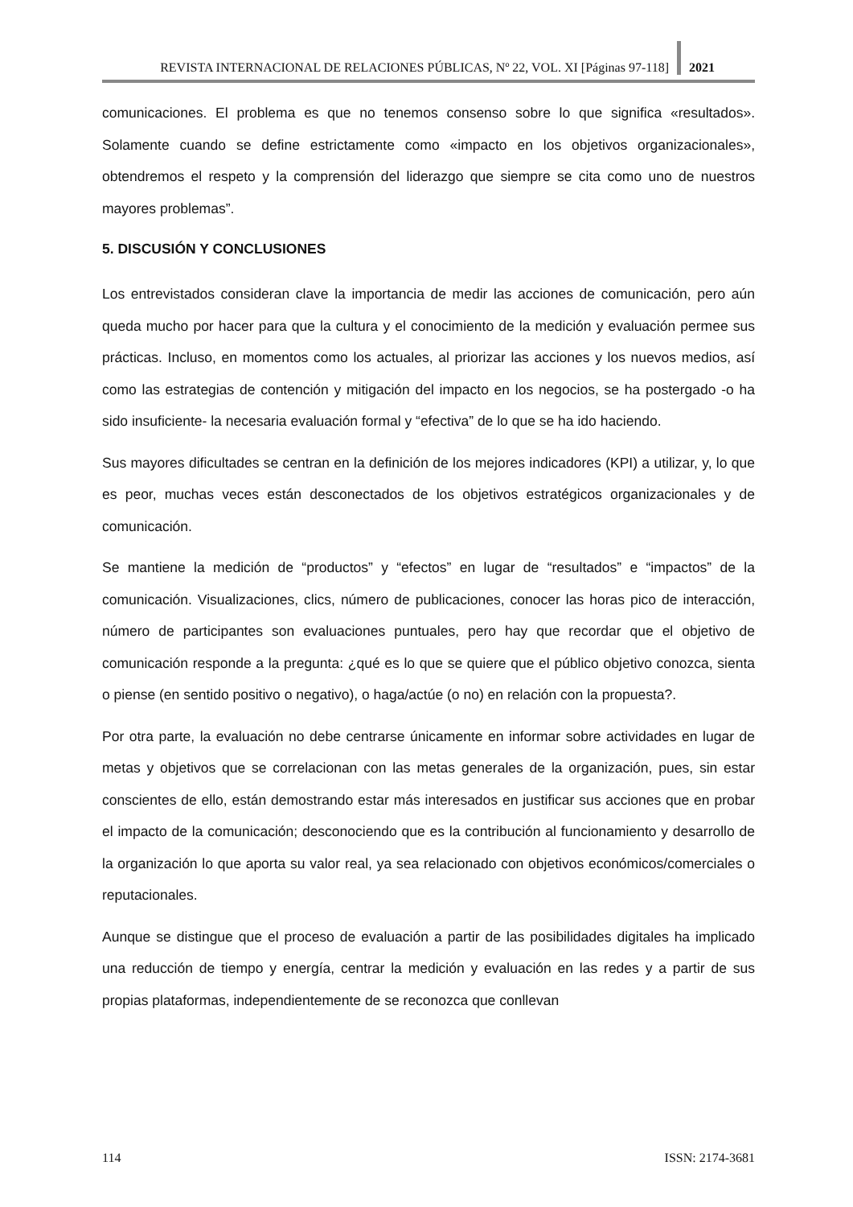REVISTA INTERNACIONAL DE RELACIONES PÚBLICAS, Nº 22, VOL. XI [Páginas 97-118] 2021
comunicaciones. El problema es que no tenemos consenso sobre lo que significa «resultados». Solamente cuando se define estrictamente como «impacto en los objetivos organizacionales», obtendremos el respeto y la comprensión del liderazgo que siempre se cita como uno de nuestros mayores problemas”.
5. DISCUSIÓN Y CONCLUSIONES
Los entrevistados consideran clave la importancia de medir las acciones de comunicación, pero aún queda mucho por hacer para que la cultura y el conocimiento de la medición y evaluación permee sus prácticas. Incluso, en momentos como los actuales, al priorizar las acciones y los nuevos medios, así como las estrategias de contención y mitigación del impacto en los negocios, se ha postergado -o ha sido insuficiente- la necesaria evaluación formal y “efectiva” de lo que se ha ido haciendo.
Sus mayores dificultades se centran en la definición de los mejores indicadores (KPI) a utilizar, y, lo que es peor, muchas veces están desconectados de los objetivos estratégicos organizacionales y de comunicación.
Se mantiene la medición de “productos” y “efectos” en lugar de “resultados” e “impactos” de la comunicación. Visualizaciones, clics, número de publicaciones, conocer las horas pico de interacción, número de participantes son evaluaciones puntuales, pero hay que recordar que el objetivo de comunicación responde a la pregunta: ¿qué es lo que se quiere que el público objetivo conozca, sienta o piense (en sentido positivo o negativo), o haga/actúe (o no) en relación con la propuesta?.
Por otra parte, la evaluación no debe centrarse únicamente en informar sobre actividades en lugar de metas y objetivos que se correlacionan con las metas generales de la organización, pues, sin estar conscientes de ello, están demostrando estar más interesados en justificar sus acciones que en probar el impacto de la comunicación; desconociendo que es la contribución al funcionamiento y desarrollo de la organización lo que aporta su valor real, ya sea relacionado con objetivos económicos/comerciales o reputacionales.
Aunque se distingue que el proceso de evaluación a partir de las posibilidades digitales ha implicado una reducción de tiempo y energía, centrar la medición y evaluación en las redes y a partir de sus propias plataformas, independientemente de se reconozca que conllevan
114 ISSN: 2174-3681